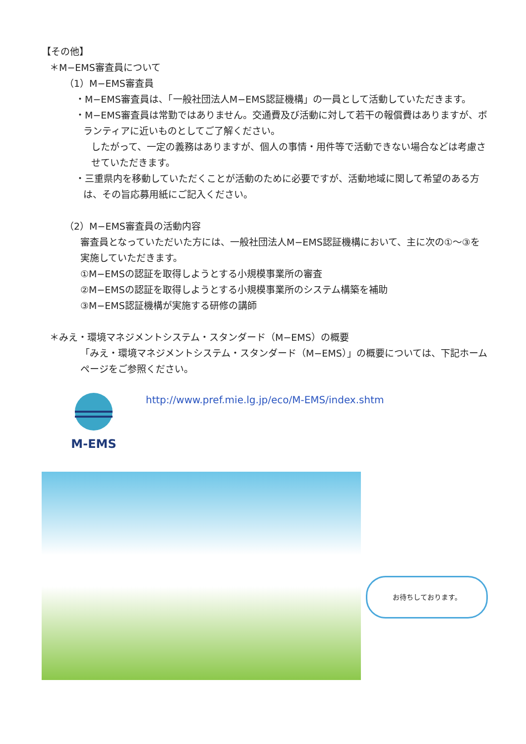【その他】
＊M−EMS審査員について
（1）M−EMS審査員
・M−EMS審査員は、「一般社団法人M−EMS認証機構」の一員として活動していただきます。
・M−EMS審査員は常勤ではありません。交通費及び活動に対して若干の報償費はありますが、ボランティアに近いものとしてご了解ください。
したがって、一定の義務はありますが、個人の事情・用件等で活動できない場合などは考慮させていただきます。
・三重県内を移動していただくことが活動のために必要ですが、活動地域に関して希望のある方は、その旨応募用紙にご記入ください。
（2）M−EMS審査員の活動内容
審査員となっていただいた方には、一般社団法人M−EMS認証機構において、主に次の①〜③を実施していただきます。
①M−EMSの認証を取得しようとする小規模事業所の審査
②M−EMSの認証を取得しようとする小規模事業所のシステム構築を補助
③M−EMS認証機構が実施する研修の講師
＊みえ・環境マネジメントシステム・スタンダード（M−EMS）の概要
「みえ・環境マネジメントシステム・スタンダード（M−EMS）」の概要については、下記ホームページをご参照ください。
M-EMS
http://www.pref.mie.lg.jp/eco/M-EMS/index.shtm
お待ちしております。